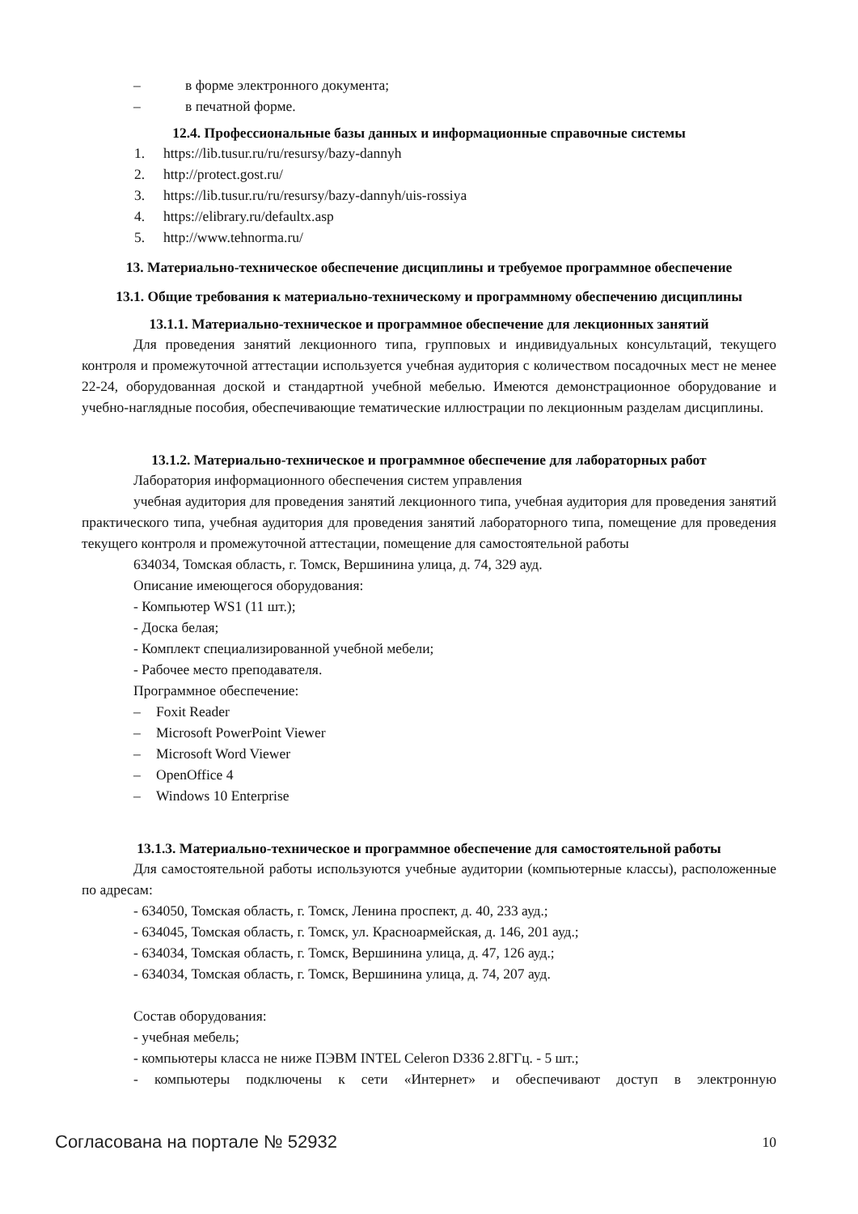– в форме электронного документа;
– в печатной форме.
12.4. Профессиональные базы данных и информационные справочные системы
1. https://lib.tusur.ru/ru/resursy/bazy-dannyh
2. http://protect.gost.ru/
3. https://lib.tusur.ru/ru/resursy/bazy-dannyh/uis-rossiya
4. https://elibrary.ru/defaultx.asp
5. http://www.tehnorma.ru/
13. Материально-техническое обеспечение дисциплины и требуемое программное обеспечение
13.1. Общие требования к материально-техническому и программному обеспечению дисциплины
13.1.1. Материально-техническое и программное обеспечение для лекционных занятий
Для проведения занятий лекционного типа, групповых и индивидуальных консультаций, текущего контроля и промежуточной аттестации используется учебная аудитория с количеством посадочных мест не менее 22-24, оборудованная доской и стандартной учебной мебелью. Имеются демонстрационное оборудование и учебно-наглядные пособия, обеспечивающие тематические иллюстрации по лекционным разделам дисциплины.
13.1.2. Материально-техническое и программное обеспечение для лабораторных работ
Лаборатория информационного обеспечения систем управления
учебная аудитория для проведения занятий лекционного типа, учебная аудитория для проведения занятий практического типа, учебная аудитория для проведения занятий лабораторного типа, помещение для проведения текущего контроля и промежуточной аттестации, помещение для самостоятельной работы
634034, Томская область, г. Томск, Вершинина улица, д. 74, 329 ауд.
Описание имеющегося оборудования:
- Компьютер WS1 (11 шт.);
- Доска белая;
- Комплект специализированной учебной мебели;
- Рабочее место преподавателя.
Программное обеспечение:
– Foxit Reader
– Microsoft PowerPoint Viewer
– Microsoft Word Viewer
– OpenOffice 4
– Windows 10 Enterprise
13.1.3. Материально-техническое и программное обеспечение для самостоятельной работы
Для самостоятельной работы используются учебные аудитории (компьютерные классы), расположенные по адресам:
- 634050, Томская область, г. Томск, Ленина проспект, д. 40, 233 ауд.;
- 634045, Томская область, г. Томск, ул. Красноармейская, д. 146, 201 ауд.;
- 634034, Томская область, г. Томск, Вершинина улица, д. 47, 126 ауд.;
- 634034, Томская область, г. Томск, Вершинина улица, д. 74, 207 ауд.
Состав оборудования:
- учебная мебель;
- компьютеры класса не ниже ПЭВМ INTEL Celeron D336 2.8ГГц. - 5 шт.;
- компьютеры подключены к сети «Интернет» и обеспечивают доступ в электронную
Согласована на портале № 52932 10